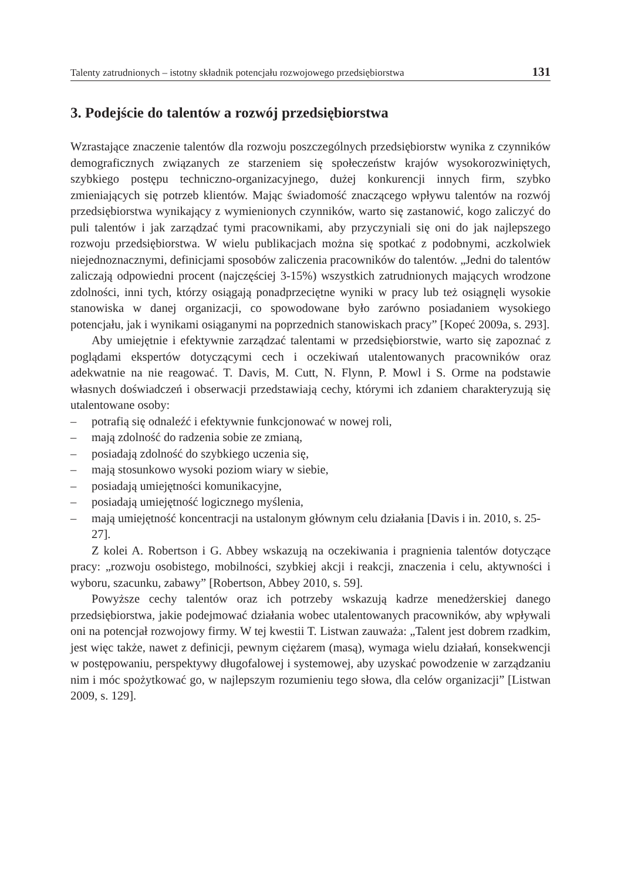Talenty zatrudnionych – istotny składnik potencjału rozwojowego przedsiębiorstwa 131
3. Podejście do talentów a rozwój przedsiębiorstwa
Wzrastające znaczenie talentów dla rozwoju poszczególnych przedsiębiorstw wynika z czynników demograficznych związanych ze starzeniem się społeczeństw krajów wysokorozwiniętych, szybkiego postępu techniczno-organizacyjnego, dużej konkurencji innych firm, szybko zmieniających się potrzeb klientów. Mając świadomość znaczącego wpływu talentów na rozwój przedsiębiorstwa wynikający z wymienionych czynników, warto się zastanowić, kogo zaliczyć do puli talentów i jak zarządzać tymi pracownikami, aby przyczyniali się oni do jak najlepszego rozwoju przedsiębiorstwa. W wielu publikacjach można się spotkać z podobnymi, aczkolwiek niejednoznacznymi, definicjami sposobów zaliczenia pracowników do talentów. „Jedni do talentów zaliczają odpowiedni procent (najczęściej 3-15%) wszystkich zatrudnionych mających wrodzone zdolności, inni tych, którzy osiągają ponadprzeciętne wyniki w pracy lub też osiągnęli wysokie stanowiska w danej organizacji, co spowodowane było zarówno posiadaniem wysokiego potencjału, jak i wynikami osiąganymi na poprzednich stanowiskach pracy” [Kopeć 2009a, s. 293].
Aby umiejętnie i efektywnie zarządzać talentami w przedsiębiorstwie, warto się zapoznać z poglądami ekspertów dotyczącymi cech i oczekiwań utalentowanych pracowników oraz adekwatnie na nie reagować. T. Davis, M. Cutt, N. Flynn, P. Mowl i S. Orme na podstawie własnych doświadczeń i obserwacji przedstawiają cechy, którymi ich zdaniem charakteryzują się utalentowane osoby:
– potrafią się odnaleźć i efektywnie funkcjonować w nowej roli,
– mają zdolność do radzenia sobie ze zmianą,
– posiadają zdolność do szybkiego uczenia się,
– mają stosunkowo wysoki poziom wiary w siebie,
– posiadają umiejętności komunikacyjne,
– posiadają umiejętność logicznego myślenia,
– mają umiejętność koncentracji na ustalonym głównym celu działania [Davis i in. 2010, s. 25-27].
Z kolei A. Robertson i G. Abbey wskazują na oczekiwania i pragnienia talentów dotyczące pracy: „rozwoju osobistego, mobilności, szybkiej akcji i reakcji, znaczenia i celu, aktywności i wyboru, szacunku, zabawy” [Robertson, Abbey 2010, s. 59].
Powyższe cechy talentów oraz ich potrzeby wskazują kadrze menedżerskiej danego przedsiębiorstwa, jakie podejmować działania wobec utalentowanych pracowników, aby wpływali oni na potencjał rozwojowy firmy. W tej kwestii T. Listwan zauważa: „Talent jest dobrem rzadkim, jest więc także, nawet z definicji, pewnym ciężarem (masą), wymaga wielu działań, konsekwencji w postępowaniu, perspektywy długofalowej i systemowej, aby uzyskać powodzenie w zarządzaniu nim i móc spożytkować go, w najlepszym rozumieniu tego słowa, dla celów organizacji” [Listwan 2009, s. 129].